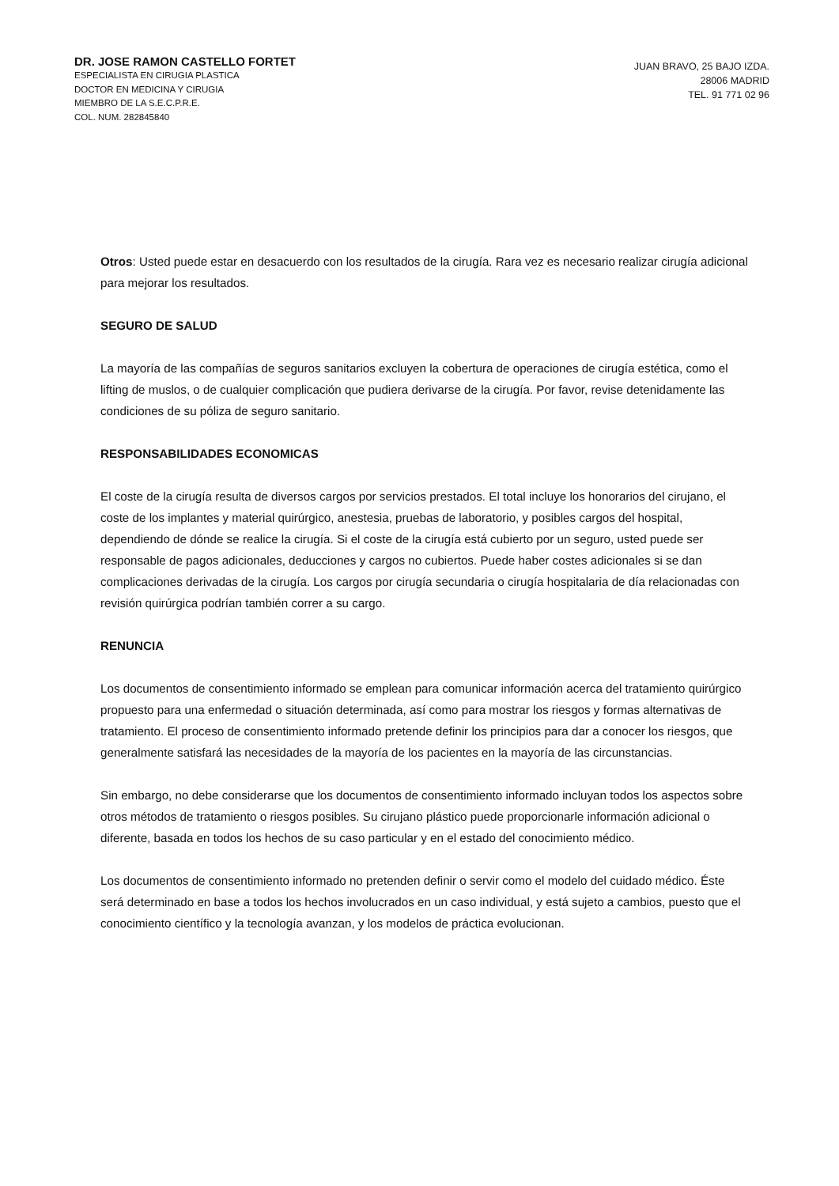DR. JOSE RAMON CASTELLO FORTET
ESPECIALISTA EN CIRUGIA PLASTICA
DOCTOR EN MEDICINA Y CIRUGIA
MIEMBRO DE LA S.E.C.P.R.E.
COL. NUM. 282845840
JUAN BRAVO, 25 BAJO IZDA.
28006 MADRID
TEL. 91 771 02 96
Otros: Usted puede estar en desacuerdo con los resultados de la cirugía. Rara vez es necesario realizar cirugía adicional para mejorar los resultados.
SEGURO DE SALUD
La mayoría de las compañías de seguros sanitarios excluyen la cobertura de operaciones de cirugía estética, como el lifting de muslos, o de cualquier complicación que pudiera derivarse de la cirugía. Por favor, revise detenidamente las condiciones de su póliza de seguro sanitario.
RESPONSABILIDADES ECONOMICAS
El coste de la cirugía resulta de diversos cargos por servicios prestados. El total incluye los honorarios del cirujano, el coste de los implantes y material quirúrgico, anestesia, pruebas de laboratorio, y posibles cargos del hospital, dependiendo de dónde se realice la cirugía. Si el coste de la cirugía está cubierto por un seguro, usted puede ser responsable de pagos adicionales, deducciones y cargos no cubiertos. Puede haber costes adicionales si se dan complicaciones derivadas de la cirugía. Los cargos por cirugía secundaria o cirugía hospitalaria de día relacionadas con revisión quirúrgica podrían también correr a su cargo.
RENUNCIA
Los documentos de consentimiento informado se emplean para comunicar información acerca del tratamiento quirúrgico propuesto para una enfermedad o situación determinada, así como para mostrar los riesgos y formas alternativas de tratamiento. El proceso de consentimiento informado pretende definir los principios para dar a conocer los riesgos, que generalmente satisfará las necesidades de la mayoría de los pacientes en la mayoría de las circunstancias.
Sin embargo, no debe considerarse que los documentos de consentimiento informado incluyan todos los aspectos sobre otros métodos de tratamiento o riesgos posibles. Su cirujano plástico puede proporcionarle información adicional o diferente, basada en todos los hechos de su caso particular y en el estado del conocimiento médico.
Los documentos de consentimiento informado no pretenden definir o servir como el modelo del cuidado médico. Éste será determinado en base a todos los hechos involucrados en un caso individual, y está sujeto a cambios, puesto que el conocimiento científico y la tecnología avanzan, y los modelos de práctica evolucionan.